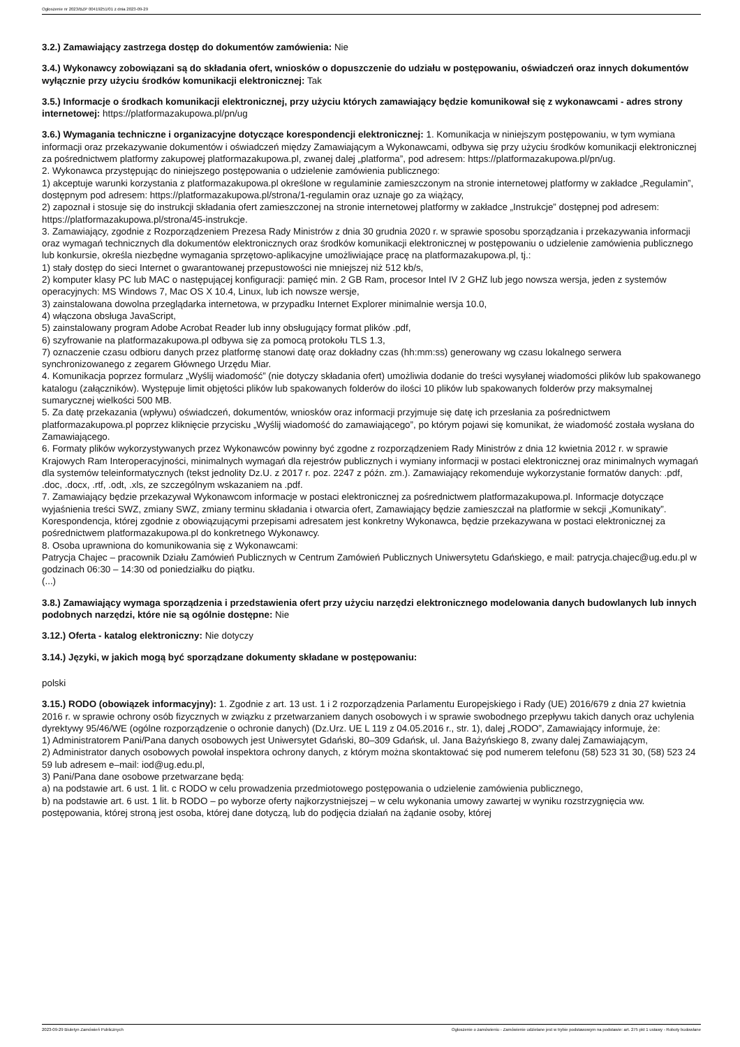Ogłoszenie nr 2023/BZP 00419251/01 z dnia 2023-09-29
3.2.) Zamawiający zastrzega dostęp do dokumentów zamówienia: Nie
3.4.) Wykonawcy zobowiązani są do składania ofert, wniosków o dopuszczenie do udziału w postępowaniu, oświadczeń oraz innych dokumentów wyłącznie przy użyciu środków komunikacji elektronicznej: Tak
3.5.) Informacje o środkach komunikacji elektronicznej, przy użyciu których zamawiający będzie komunikował się z wykonawcami - adres strony internetowej: https://platformazakupowa.pl/pn/ug
3.6.) Wymagania techniczne i organizacyjne dotyczące korespondencji elektronicznej: 1. Komunikacja w niniejszym postępowaniu, w tym wymiana informacji oraz przekazywanie dokumentów i oświadczeń między Zamawiającym a Wykonawcami, odbywa się przy użyciu środków komunikacji elektronicznej za pośrednictwem platformy zakupowej platformazakupowa.pl, zwanej dalej „platforma”, pod adresem: https://platformazakupowa.pl/pn/ug.
2. Wykonawca przystępując do niniejszego postępowania o udzielenie zamówienia publicznego:
1) akceptuje warunki korzystania z platformazakupowa.pl określone w regulaminie zamieszczonym na stronie internetowej platformy w zakładce „Regulamin”, dostępnym pod adresem: https://platformazakupowa.pl/strona/1-regulamin oraz uznaje go za wiążący,
2) zapoznał i stosuje się do instrukcji składania ofert zamieszczonej na stronie internetowej platformy w zakładce „Instrukcje” dostępnej pod adresem: https://platformazakupowa.pl/strona/45-instrukcje.
3. Zamawiający, zgodnie z Rozporządzeniem Prezesa Rady Ministrów z dnia 30 grudnia 2020 r. w sprawie sposobu sporządzania i przekazywania informacji oraz wymagań technicznych dla dokumentów elektronicznych oraz środków komunikacji elektronicznej w postępowaniu o udzielenie zamówienia publicznego lub konkursie, określa niezbędne wymagania sprzętowo-aplikacyjne umożliwiające pracę na platformazakupowa.pl, tj.:
1) stały dostęp do sieci Internet o gwarantowanej przepustowości nie mniejszej niż 512 kb/s,
2) komputer klasy PC lub MAC o następującej konfiguracji: pamięć min. 2 GB Ram, procesor Intel IV 2 GHZ lub jego nowsza wersja, jeden z systemów operacyjnych: MS Windows 7, Mac OS X 10.4, Linux, lub ich nowsze wersje,
3) zainstalowana dowolna przeglądarka internetowa, w przypadku Internet Explorer minimalnie wersja 10.0,
4) włączona obsługa JavaScript,
5) zainstalowany program Adobe Acrobat Reader lub inny obsługujący format plików .pdf,
6) szyfrowanie na platformazakupowa.pl odbywa się za pomocą protokołu TLS 1.3,
7) oznaczenie czasu odbioru danych przez platformę stanowi datę oraz dokładny czas (hh:mm:ss) generowany wg czasu lokalnego serwera synchronizowanego z zegarem Głównego Urzędu Miar.
4. Komunikacja poprzez formularz „Wyślij wiadomość” (nie dotyczy składania ofert) umożliwia dodanie do treści wysyłanej wiadomości plików lub spakowanego katalogu (załączników). Występuje limit objętości plików lub spakowanych folderów do ilości 10 plików lub spakowanych folderów przy maksymalnej sumarycznej wielkości 500 MB.
5. Za datę przekazania (wpływu) oświadczeń, dokumentów, wniosków oraz informacji przyjmuje się datę ich przesłania za pośrednictwem platformazakupowa.pl poprzez kliknięcie przycisku „Wyślij wiadomość do zamawiającego”, po którym pojawi się komunikat, że wiadomość została wysłana do Zamawiającego.
6. Formaty plików wykorzystywanych przez Wykonawców powinny być zgodne z rozporządzeniem Rady Ministrów z dnia 12 kwietnia 2012 r. w sprawie Krajowych Ram Interoperacyjności, minimalnych wymagań dla rejestrów publicznych i wymiany informacji w postaci elektronicznej oraz minimalnych wymagań dla systemów teleinformatycznych (tekst jednolity Dz.U. z 2017 r. poz. 2247 z późn. zm.). Zamawiający rekomenduje wykorzystanie formatów danych: .pdf, .doc, .docx, .rtf, .odt, .xls, ze szczególnym wskazaniem na .pdf.
7. Zamawiający będzie przekazywał Wykonawcom informacje w postaci elektronicznej za pośrednictwem platformazakupowa.pl. Informacje dotyczące wyjaśnienia treści SWZ, zmiany SWZ, zmiany terminu składania i otwarcia ofert, Zamawiający będzie zamieszczał na platformie w sekcji „Komunikaty”. Korespondencja, której zgodnie z obowiązującymi przepisami adresatem jest konkretny Wykonawca, będzie przekazywana w postaci elektronicznej za pośrednictwem platformazakupowa.pl do konkretnego Wykonawcy.
8. Osoba uprawniona do komunikowania się z Wykonawcami:
Patrycja Chajec – pracownik Działu Zamówień Publicznych w Centrum Zamówień Publicznych Uniwersytetu Gdańskiego, e mail: patrycja.chajec@ug.edu.pl w godzinach 06:30 – 14:30 od poniedziałku do piątku.
(...)
3.8.) Zamawiający wymaga sporządzenia i przedstawienia ofert przy użyciu narzędzi elektronicznego modelowania danych budowlanych lub innych podobnych narzędzi, które nie są ogólnie dostępne: Nie
3.12.) Oferta - katalog elektroniczny: Nie dotyczy
3.14.) Języki, w jakich mogą być sporządzane dokumenty składane w postępowaniu:
polski
3.15.) RODO (obowiązek informacyjny): 1. Zgodnie z art. 13 ust. 1 i 2 rozporządzenia Parlamentu Europejskiego i Rady (UE) 2016/679 z dnia 27 kwietnia 2016 r. w sprawie ochrony osób fizycznych w związku z przetwarzaniem danych osobowych i w sprawie swobodnego przepływu takich danych oraz uchylenia dyrektywy 95/46/WE (ogólne rozporządzenie o ochronie danych) (Dz.Urz. UE L 119 z 04.05.2016 r., str. 1), dalej „RODO”, Zamawiający informuje, że:
1) Administratorem Pani/Pana danych osobowych jest Uniwersytet Gdański, 80–309 Gdańsk, ul. Jana Bażyńskiego 8, zwany dalej Zamawiającym,
2) Administrator danych osobowych powołał inspektora ochrony danych, z którym można skontaktować się pod numerem telefonu (58) 523 31 30, (58) 523 24 59 lub adresem e–mail: iod@ug.edu.pl,
3) Pani/Pana dane osobowe przetwarzane będą:
a) na podstawie art. 6 ust. 1 lit. c RODO w celu prowadzenia przedmiotowego postępowania o udzielenie zamówienia publicznego,
b) na podstawie art. 6 ust. 1 lit. b RODO – po wyborze oferty najkorzystniejszej – w celu wykonania umowy zawartej w wyniku rozstrzygnięcia ww. postępowania, której stroną jest osoba, której dane dotyczą, lub do podjęcia działań na żądanie osoby, której
2023-09-29 Biuletyn Zamówień Publicznych Ogłoszenie o zamówieniu - Zamówienie udzielane jest w trybie podstawowym na podstawie: art. 275 pkt 1 ustawy - Roboty budowlane